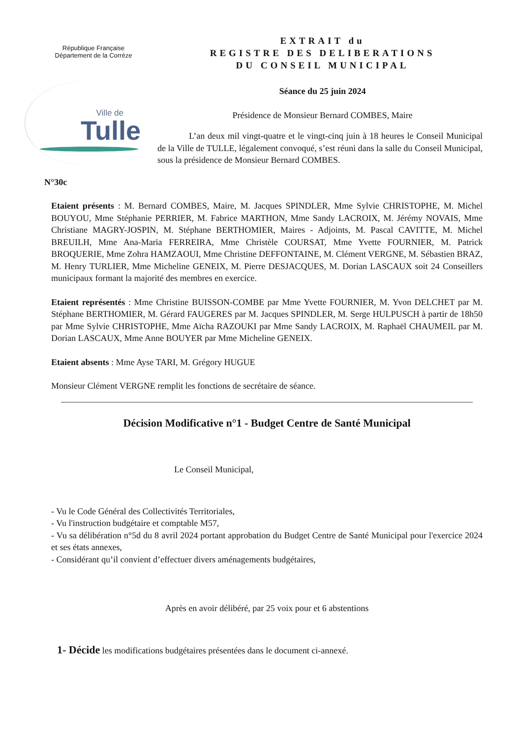République Française
Département de la Corrèze
Ville de
Tulle
N°30c
EXTRAIT du
REGISTRE DES DELIBERATIONS
DU CONSEIL MUNICIPAL
Séance du 25 juin 2024
Présidence de Monsieur Bernard COMBES, Maire
L’an deux mil vingt-quatre et le vingt-cinq juin à 18 heures le Conseil Municipal de la Ville de TULLE, légalement convoqué, s’est réuni dans la salle du Conseil Municipal, sous la présidence de Monsieur Bernard COMBES.
Etaient présents : M. Bernard COMBES, Maire, M. Jacques SPINDLER, Mme Sylvie CHRISTOPHE, M. Michel BOUYOU, Mme Stéphanie PERRIER, M. Fabrice MARTHON, Mme Sandy LACROIX, M. Jérémy NOVAIS, Mme Christiane MAGRY-JOSPIN, M. Stéphane BERTHOMIER, Maires - Adjoints, M. Pascal CAVITTE, M. Michel BREUILH, Mme Ana-Maria FERREIRA, Mme Christèle COURSAT, Mme Yvette FOURNIER, M. Patrick BROQUERIE, Mme Zohra HAMZAOUI, Mme Christine DEFFONTAINE, M. Clément VERGNE, M. Sébastien BRAZ, M. Henry TURLIER, Mme Micheline GENEIX, M. Pierre DESJACQUES, M. Dorian LASCAUX soit 24 Conseillers municipaux formant la majorité des membres en exercice.
Etaient représentés : Mme Christine BUISSON-COMBE par Mme Yvette FOURNIER, M. Yvon DELCHET par M. Stéphane BERTHOMIER, M. Gérard FAUGERES par M. Jacques SPINDLER, M. Serge HULPUSCH à partir de 18h50 par Mme Sylvie CHRISTOPHE, Mme Aïcha RAZOUKI par Mme Sandy LACROIX, M. Raphaël CHAUMEIL par M. Dorian LASCAUX, Mme Anne BOUYER par Mme Micheline GENEIX.
Etaient absents : Mme Ayse TARI, M. Grégory HUGUE
Monsieur Clément VERGNE remplit les fonctions de secrétaire de séance.
Décision Modificative n°1 - Budget Centre de Santé Municipal
Le Conseil Municipal,
- Vu le Code Général des Collectivités Territoriales,
- Vu l'instruction budgétaire et comptable M57,
- Vu sa délibération n°5d du 8 avril 2024 portant approbation du Budget Centre de Santé Municipal pour l'exercice 2024 et ses états annexes,
- Considérant qu’il convient d’effectuer divers aménagements budgétaires,
Après en avoir délibéré, par 25 voix pour et 6 abstentions
1- Décide les modifications budgétaires présentées dans le document ci-annexé.